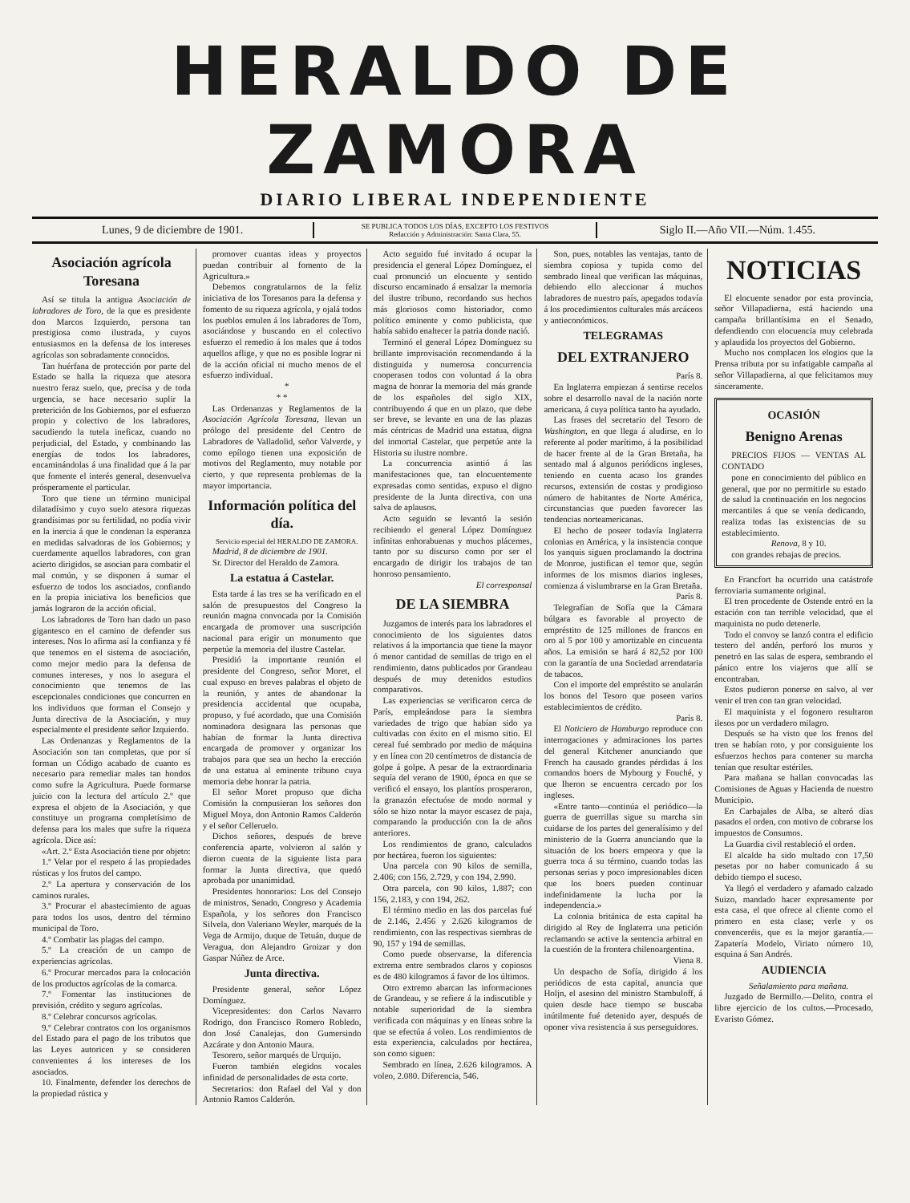HERALDO DE ZAMORA
DIARIO LIBERAL INDEPENDIENTE
Lunes, 9 de diciembre de 1901.
SE PUBLICA TODOS LOS DÍAS, EXCEPTO LOS FESTIVOS
Redacción y Administración: Santa Clara, 55.
Siglo II.—Año VII.—Núm. 1.455.
Asociación agrícola Toresana
Así se titula la antigua Asociación de labradores de Toro, de la que es presidente don Marcos Izquierdo, persona tan prestigiosa como ilustrada, y cuyos entusiasmos en la defensa de los intereses agrícolas son sobradamente conocidos.
Tan huérfana de protección por parte del Estado se halla la riqueza que atesora nuestro feraz suelo, que, precisa y de toda urgencia, se hace necesario suplir la preterición de los Gobiernos, por el esfuerzo propio y colectivo de los labradores, sacudiendo la tutela ineficaz, cuando no perjudicial, del Estado, y combinando las energías de todos los labradores, encaminándolas á una finalidad que á la par que fomente el interés general, desenvuelva prósperamente el particular.
Toro que tiene un término municipal dilatadísimo y cuyo suelo atesora riquezas grandísimas por su fertilidad, no podía vivir en la inercia á que le condenan la esperanza en medidas salvadoras de los Gobiernos; y cuerdamente aquellos labradores, con gran acierto dirigidos, se asocian para combatir el mal común, y se disponen á sumar el esfuerzo de todos los asociados, confiando en la propia iniciativa los beneficios que jamás lograron de la acción oficial.
Los labradores de Toro han dado un paso gigantesco en el camino de defender sus intereses. Nos lo afirma así la confianza y fé que tenemos en el sistema de asociación, como mejor medio para la defensa de comunes intereses, y nos lo asegura el conocimiento que tenemos de las escepcionales condiciones que concurren en los individuos que forman el Consejo y Junta directiva de la Asociación, y muy especialmente el presidente señor Izquierdo.
Las Ordenanzas y Reglamentos de la Asociación son tan completas, que por sí forman un Código acabado de cuanto es necesario para remediar males tan hondos como sufre la Agricultura. Puede formarse juicio con la lectura del artículo 2.º que expresa el objeto de la Asociación, y que constituye un programa completísimo de defensa para los males que sufre la riqueza agrícola. Dice así:
«Art. 2.º Esta Asociación tiene por objeto:
1.º Velar por el respeto á las propiedades rústicas y los frutos del campo.
2.º La apertura y conservación de los caminos rurales.
3.º Procurar el abastecimiento de aguas para todos los usos, dentro del término municipal de Toro.
4.º Combatir las plagas del campo.
5.º La creación de un campo de experiencias agrícolas.
6.º Procurar mercados para la colocación de los productos agrícolas de la comarca.
7.º Fomentar las instituciones de previsión, crédito y seguro agrícolas.
8.º Celebrar concursos agrícolas.
9.º Celebrar contratos con los organismos del Estado para el pago de los tributos que las Leyes autoricen y se consideren convenientes á los intereses de los asociados.
10. Finalmente, defender los derechos de la propiedad rústica y
promover cuantas ideas y proyectos puedan contribuir al fomento de la Agricultura.»
Debemos congratularnos de la feliz iniciativa de los Toresanos para la defensa y fomento de su riqueza agrícola, y ojalá todos los pueblos emulen á los labradores de Toro, asociándose y buscando en el colectivo esfuerzo el remedio á los males que á todos aquellos aflige, y que no es posible lograr ni de la acción oficial ni mucho menos de el esfuerzo individual.
*
* *
Las Ordenanzas y Reglamentos de la Asociación Agrícola Toresana, llevan un prólogo del presidente del Centro de Labradores de Valladolid, señor Valverde, y como epílogo tienen una exposición de motivos del Reglamento, muy notable por cierto, y que representa problemas de la mayor importancia.
Información política del día.
Servicio especial del HERALDO DE ZAMORA.
Madrid, 8 de diciembre de 1901.
Sr. Director del Heraldo de Zamora.
La estatua á Castelar.
Esta tarde á las tres se ha verificado en el salón de presupuestos del Congreso la reunión magna convocada por la Comisión encargada de promover una suscripción nacional para erigir un monumento que perpetúe la memoria del ilustre Castelar.
Presidió la importante reunión el presidente del Congreso, señor Moret, el cual expuso en breves palabras el objeto de la reunión, y antes de abandonar la presidencia accidental que ocupaba, propuso, y fué acordado, que una Comisión nominadora designara las personas que habían de formar la Junta directiva encargada de promover y organizar los trabajos para que sea un hecho la erección de una estatua al eminente tribuno cuya memoria debe honrar la patria.
El señor Moret propuso que dicha Comisión la compusieran los señores don Miguel Moya, don Antonio Ramos Calderón y el señor Celleruelo.
Dichos señores, después de breve conferencia aparte, volvieron al salón y dieron cuenta de la siguiente lista para formar la Junta directiva, que quedó aprobada por unanimidad.
Presidentes honorarios: Los del Consejo de ministros, Senado, Congreso y Academia Española, y los señores don Francisco Silvela, don Valeriano Weyler, marqués de la Vega de Armijo, duque de Tetuán, duque de Veragua, don Alejandro Groizar y don Gaspar Núñez de Arce.
Junta directiva.
Presidente general, señor López Domínguez.
Vicepresidentes: don Carlos Navarro Rodrigo, don Francisco Romero Robledo, don José Canalejas, don Gumersindo Azcárate y don Antonio Maura.
Tesorero, señor marqués de Urquijo.
Fueron también elegidos vocales infinidad de personalidades de esta corte.
Secretarios: don Rafael del Val y don Antonio Ramos Calderón.
Acto seguido fué invitado á ocupar la presidencia el general López Domínguez, el cual pronunció un elocuente y sentido discurso encaminado á ensalzar la memoria del ilustre tribuno, recordando sus hechos más gloriosos como historiador, como político eminente y como publicista, que había sabido enaltecer la patria donde nació.
Terminó el general López Domínguez su brillante improvisación recomendando á la distinguida y numerosa concurrencia cooperasen todos con voluntad á la obra magna de honrar la memoria del más grande de los españoles del siglo XIX, contribuyendo á que en un plazo, que debe ser breve, se levante en una de las plazas más céntricas de Madrid una estatua, digna del inmortal Castelar, que perpetúe ante la Historia su ilustre nombre.
La concurrencia asintió á las manifestaciones que, tan elocuentemente expresadas como sentidas, expuso el digno presidente de la Junta directiva, con una salva de aplausos.
Acto seguido se levantó la sesión recibiendo el general López Domínguez infinitas enhorabuenas y muchos plácemes, tanto por su discurso como por ser el encargado de dirigir los trabajos de tan honroso pensamiento.
El corresponsal
DE LA SIEMBRA
Juzgamos de interés para los labradores el conocimiento de los siguientes datos relativos á la importancia que tiene la mayor ó menor cantidad de semillas de trigo en el rendimiento, datos publicados por Grandeau después de muy detenidos estudios comparativos.
Las experiencias se verificaron cerca de París, empleándose para la siembra variedades de trigo que habían sido ya cultivadas con éxito en el mismo sitio. El cereal fué sembrado por medio de máquina y en línea con 20 centímetros de distancia de golpe á golpe. A pesar de la extraordinaria sequía del verano de 1900, época en que se verificó el ensayo, los plantíos prosperaron, la granazón efectuóse de modo normal y sólo se hizo notar la mayor escasez de paja, comparando la producción con la de años anteriores.
Los rendimientos de grano, calculados por hectárea, fueron los siguientes:
Una parcela con 90 kilos de semilla, 2.406; con 156, 2.729, y con 194, 2.990.
Otra parcela, con 90 kilos, 1.887; con 156, 2.183, y con 194, 262.
El término medio en las dos parcelas fué de 2.146, 2.456 y 2.626 kilogramos de rendimiento, con las respectivas siembras de 90, 157 y 194 de semillas.
Como puede observarse, la diferencia extrema entre sembrados claros y copiosos es de 480 kilogramos á favor de los últimos.
Otro extremo abarcan las informaciones de Grandeau, y se refiere á la indiscutible y notable superioridad de la siembra verificada con máquinas y en líneas sobre la que se efectúa á voleo. Los rendimientos de esta experiencia, calculados por hectárea, son como siguen:
Sembrado en línea, 2.626 kilogramos. A voleo, 2.080. Diferencia, 546.
Son, pues, notables las ventajas, tanto de siembra copiosa y tupida como del sembrado lineal que verifican las máquinas, debiendo ello aleccionar á muchos labradores de nuestro país, apegados todavía á los procedimientos culturales más arcáceos y antieconómicos.
TELEGRAMAS
DEL EXTRANJERO
París 8.
En Inglaterra empiezan á sentirse recelos sobre el desarrollo naval de la nación norte americana, á cuya política tanto ha ayudado.
Las frases del secretario del Tesoro de Washington, en que llega á aludirse, en lo referente al poder marítimo, á la posibilidad de hacer frente al de la Gran Bretaña, ha sentado mal á algunos periódicos ingleses, teniendo en cuenta acaso los grandes recursos, extensión de costas y prodigioso número de habitantes de Norte América, circunstancias que pueden favorecer las tendencias norteamericanas.
El hecho de poseer todavía Inglaterra colonias en América, y la insistencia conque los yanquis siguen proclamando la doctrina de Monroe, justifican el temor que, según informes de los mismos diarios ingleses, comienza á vislumbrarse en la Gran Bretaña.
París 8.
Telegrafían de Sofía que la Cámara búlgara es favorable al proyecto de empréstito de 125 millones de francos en oro al 5 por 100 y amortizable en cincuenta años. La emisión se hará á 82,52 por 100 con la garantía de una Sociedad arrendataria de tabacos.
Con el importe del empréstito se anularán los bonos del Tesoro que poseen varios establecimientos de crédito.
París 8.
El Noticiero de Hamburgo reproduce con interrogaciones y admiraciones los partes del general Kitchener anunciando que French ha causado grandes pérdidas á los comandos boers de Mybourg y Fouché, y que Iheron se encuentra cercado por los ingleses.
«Entre tanto—continúa el periódico—la guerra de guerrillas sigue su marcha sin cuidarse de los partes del generalísimo y del ministerio de la Guerra anunciando que la situación de los boers empeora y que la guerra toca á su término, cuando todas las personas serias y poco impresionables dicen que los boers pueden continuar indefinidamente la lucha por la independencia.»
La colonia británica de esta capital ha dirigido al Rey de Inglaterra una petición reclamando se active la sentencia arbitral en la cuestión de la frontera chilenoargentina.
Viena 8.
Un despacho de Sofía, dirigido á los periódicos de esta capital, anuncia que Holjn, el asesino del ministro Stambuloff, á quien desde hace tiempo se buscaba inútilmente fué detenido ayer, después de oponer viva resistencia á sus perseguidores.
NOTICIAS
El elocuente senador por esta provincia, señor Villapadierna, está haciendo una campaña brillantísima en el Senado, defendiendo con elocuencia muy celebrada y aplaudida los proyectos del Gobierno.
Mucho nos complacen los elogios que la Prensa tributa por su infatigable campaña al señor Villapadierna, al que felicitamos muy sinceramente.
OCASIÓN
Benigno Arenas
PRECIOS FIJOS — VENTAS AL CONTADO
pone en conocimiento del público en general, que por no permitirle su estado de salud la continuación en los negocios mercantiles á que se venía dedicando, realiza todas las existencias de su establecimiento.
Renova, 8 y 10.
con grandes rebajas de precios.
En Francfort ha ocurrido una catástrofe ferroviaria sumamente original.
El tren procedente de Ostende entró en la estación con tan terrible velocidad, que el maquinista no pudo detenerle.
Todo el convoy se lanzó contra el edificio testero del andén, perforó los muros y penetró en las salas de espera, sembrando el pánico entre los viajeros que allí se encontraban.
Estos pudieron ponerse en salvo, al ver venir el tren con tan gran velocidad.
El maquinista y el fogonero resultaron ilesos por un verdadero milagro.
Después se ha visto que los frenos del tren se habían roto, y por consiguiente los esfuerzos hechos para contener su marcha tenían que resultar estériles.
Para mañana se hallan convocadas las Comisiones de Aguas y Hacienda de nuestro Municipio.
En Carbajales de Alba, se alteró días pasados el orden, con motivo de cobrarse los impuestos de Consumos.
La Guardia civil restableció el orden.
El alcalde ha sido multado con 17,50 pesetas por no haber comunicado á su debido tiempo el suceso.
Ya llegó el verdadero y afamado calzado Suizo, mandado hacer expresamente por esta casa, el que ofrece al cliente como el primero en esta clase; verle y os convenceréis, que es la mejor garantía.—Zapatería Modelo, Viriato número 10, esquina á San Andrés.
AUDIENCIA
Señalamiento para mañana.
Juzgado de Bermillo.—Delito, contra el libre ejercicio de los cultos.—Procesado, Evaristo Gómez.